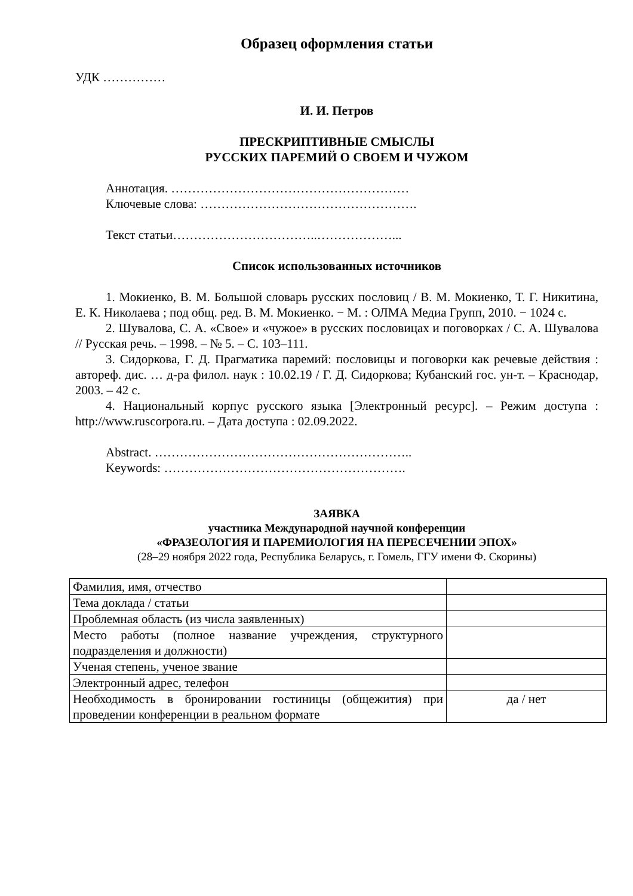Образец оформления статьи
УДК ……………
И. И. Петров
ПРЕСКРИПТИВНЫЕ СМЫСЛЫ
РУССКИХ ПАРЕМИЙ О СВОЕМ И ЧУЖОМ
Аннотация. …………………………………………………
Ключевые слова: …………………………………………….
Текст статьи……………………………..………………...
Список использованных источников
1. Мокиенко, В. М. Большой словарь русских пословиц / В. М. Мокиенко, Т. Г. Никитина, Е. К. Николаева ; под общ. ред. В. М. Мокиенко. − М. : ОЛМА Медиа Групп, 2010. − 1024 с.
2. Шувалова, С. А. «Свое» и «чужое» в русских пословицах и поговорках / С. А. Шувалова // Русская речь. – 1998. – № 5. – С. 103–111.
3. Сидоркова, Г. Д. Прагматика паремий: пословицы и поговорки как речевые действия : автореф. дис. … д-ра филол. наук : 10.02.19 / Г. Д. Сидоркова; Кубанский гос. ун-т. – Краснодар, 2003. – 42 с.
4. Национальный корпус русского языка [Электронный ресурс]. – Режим доступа : http://www.ruscorpora.ru. – Дата доступа : 02.09.2022.
Abstract. ……………………………………………………..
Keywords: ………………………………………………….
ЗАЯВКА
участника Международной научной конференции
«ФРАЗЕОЛОГИЯ И ПАРЕМИОЛОГИЯ НА ПЕРЕСЕЧЕНИИ ЭПОХ»
(28–29 ноября 2022 года, Республика Беларусь, г. Гомель, ГГУ имени Ф. Скорины)
| Фамилия, имя, отчество | |
| Тема доклада / статьи | |
| Проблемная область (из числа заявленных) | |
| Место работы (полное название учреждения, структурного подразделения и должности) | |
| Ученая степень, ученое звание | |
| Электронный адрес, телефон | |
| Необходимость в бронировании гостиницы (общежития) при проведении конференции в реальном формате | да / нет |